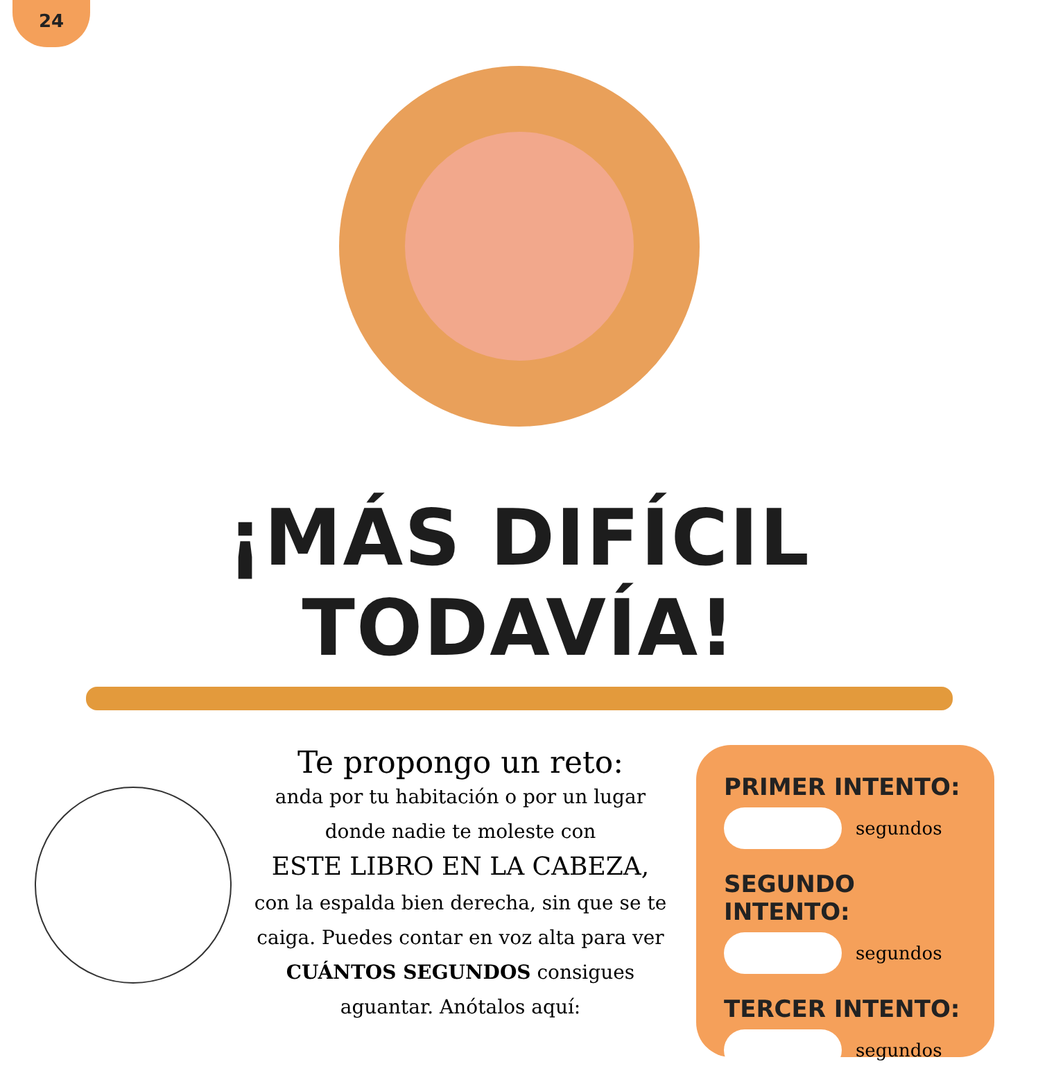24
¡MÁS DIFÍCIL TODAVÍA!
Te propongo un reto:
anda por tu habitación o por un lugar donde nadie te moleste con
ESTE LIBRO EN LA CABEZA,
con la espalda bien derecha, sin que se te caiga. Puedes contar en voz alta para ver CUÁNTOS SEGUNDOS consigues aguantar. Anótalos aquí:
PRIMER INTENTO:
segundos
SEGUNDO INTENTO:
segundos
TERCER INTENTO:
segundos